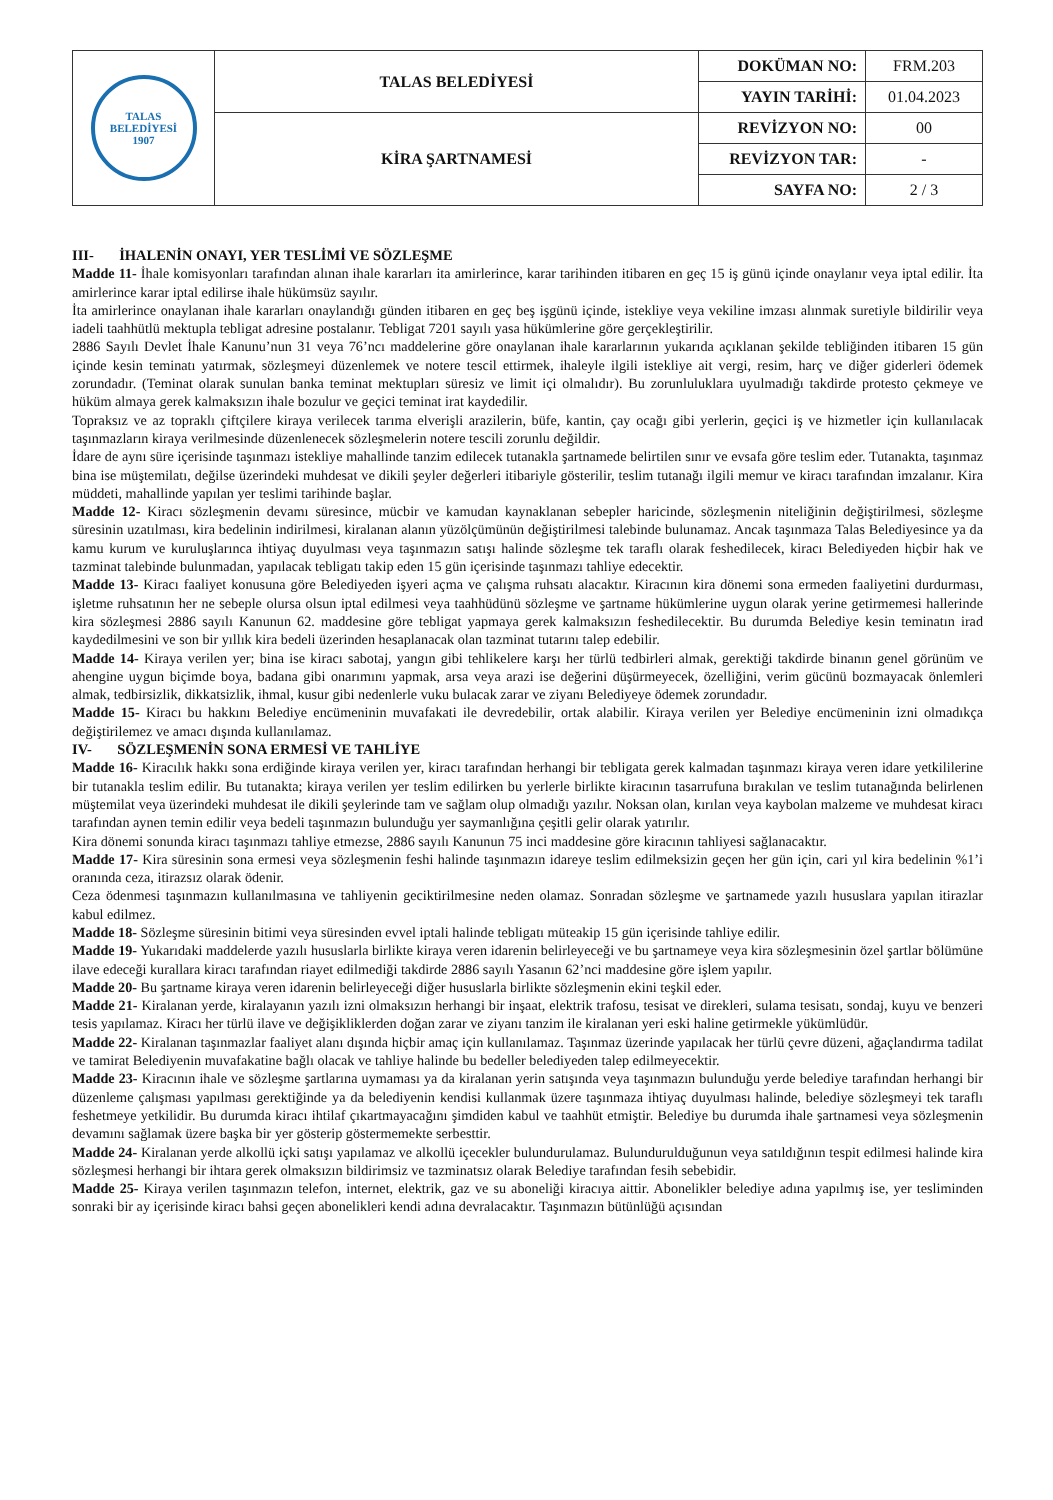| TALAS BELEDİYESİ 1907 | TALAS BELEDİYESİ | DOKÜMAN NO: | FRM.203 |
| | | YAYIN TARİHİ: | 01.04.2023 |
| | KİRA ŞARTNAMESİ | REVİZYON NO: | 00 |
| | | REVİZYON TAR: | - |
| | | SAYFA NO: | 2 / 3 |
III- İHALENİN ONAYI, YER TESLİMİ VE SÖZLEŞME
Madde 11- İhale komisyonları tarafından alınan ihale kararları ita amirlerince, karar tarihinden itibaren en geç 15 iş günü içinde onaylanır veya iptal edilir. İta amirlerince karar iptal edilirse ihale hükümsüz sayılır.
İta amirlerince onaylanan ihale kararları onaylandığı günden itibaren en geç beş işgünü içinde, istekliye veya vekiline imzası alınmak suretiyle bildirilir veya iadeli taahhütlü mektupla tebligat adresine postalanır. Tebligat 7201 sayılı yasa hükümlerine göre gerçekleştirilir.
2886 Sayılı Devlet İhale Kanunu’nun 31 veya 76’ncı maddelerine göre onaylanan ihale kararlarının yukarıda açıklanan şekilde tebliğinden itibaren 15 gün içinde kesin teminatı yatırmak, sözleşmeyi düzenlemek ve notere tescil ettirmek, ihaleyle ilgili istekliye ait vergi, resim, harç ve diğer giderleri ödemek zorundadır. (Teminat olarak sunulan banka teminat mektupları süresiz ve limit içi olmalıdır). Bu zorunluluklara uyulmadığı takdirde protesto çekmeye ve hüküm almaya gerek kalmaksızın ihale bozulur ve geçici teminat irat kaydedilir.
Topraksız ve az topraklı çiftçilere kiraya verilecek tarıma elverişli arazilerin, büfe, kantin, çay ocağı gibi yerlerin, geçici iş ve hizmetler için kullanılacak taşınmazların kiraya verilmesinde düzenlenecek sözleşmelerin notere tescili zorunlu değildir.
İdare de aynı süre içerisinde taşınmazı istekliye mahallinde tanzim edilecek tutanakla şartnamede belirtilen sınır ve evsafa göre teslim eder. Tutanakta, taşınmaz bina ise müştemilatı, değilse üzerindeki muhdesat ve dikili şeyler değerleri itibariyle gösterilir, teslim tutanağı ilgili memur ve kiracı tarafından imzalanır. Kira müddeti, mahallinde yapılan yer teslimi tarihinde başlar.
Madde 12- Kiracı sözleşmenin devamı süresince, mücbir ve kamudan kaynaklanan sebepler haricinde, sözleşmenin niteliğinin değiştirilmesi, sözleşme süresinin uzatılması, kira bedelinin indirilmesi, kiralanan alanın yüzölçümünün değiştirilmesi talebinde bulunamaz. Ancak taşınmaza Talas Belediyesince ya da kamu kurum ve kuruluşlarınca ihtiyaç duyulması veya taşınmazın satışı halinde sözleşme tek taraflı olarak feshedilecek, kiracı Belediyeden hiçbir hak ve tazminat talebinde bulunmadan, yapılacak tebligatı takip eden 15 gün içerisinde taşınmazı tahliye edecektir.
Madde 13- Kiracı faaliyet konusuna göre Belediyeden işyeri açma ve çalışma ruhsatı alacaktır. Kiracının kira dönemi sona ermeden faaliyetini durdurması, işletme ruhsatının her ne sebeple olursa olsun iptal edilmesi veya taahhüdünü sözleşme ve şartname hükümlerine uygun olarak yerine getirmemesi hallerinde kira sözleşmesi 2886 sayılı Kanunun 62. maddesine göre tebligat yapmaya gerek kalmaksızın feshedilecektir. Bu durumda Belediye kesin teminatın irad kaydedilmesini ve son bir yıllık kira bedeli üzerinden hesaplanacak olan tazminat tutarını talep edebilir.
Madde 14- Kiraya verilen yer; bina ise kiracı sabotaj, yangın gibi tehlikelere karşı her türlü tedbirleri almak, gerektiği takdirde binanın genel görünüm ve ahengine uygun biçimde boya, badana gibi onarımını yapmak, arsa veya arazi ise değerini düşürmeyecek, özelliğini, verim gücünü bozmayacak önlemleri almak, tedbirsizlik, dikkatsizlik, ihmal, kusur gibi nedenlerle vuku bulacak zarar ve ziyanı Belediyeye ödemek zorundadır.
Madde 15- Kiracı bu hakkını Belediye encümeninin muvafakati ile devredebilir, ortak alabilir. Kiraya verilen yer Belediye encümeninin izni olmadıkça değiştirilemez ve amacı dışında kullanılamaz.
IV- SÖZLEŞMENİN SONA ERMESİ VE TAHLİYE
Madde 16- Kiracılık hakkı sona erdiğinde kiraya verilen yer, kiracı tarafından herhangi bir tebligata gerek kalmadan taşınmazı kiraya veren idare yetkililerine bir tutanakla teslim edilir. Bu tutanakta; kiraya verilen yer teslim edilirken bu yerlerle birlikte kiracının tasarrufuna bırakılan ve teslim tutanağında belirlenen müştemilat veya üzerindeki muhdesat ile dikili şeylerinde tam ve sağlam olup olmadığı yazılır. Noksan olan, kırılan veya kaybolan malzeme ve muhdesat kiracı tarafından aynen temin edilir veya bedeli taşınmazın bulunduğu yer saymanlığına çeşitli gelir olarak yatırılır.
Kira dönemi sonunda kiracı taşınmazı tahliye etmezse, 2886 sayılı Kanunun 75 inci maddesine göre kiracının tahliyesi sağlanacaktır.
Madde 17- Kira süresinin sona ermesi veya sözleşmenin feshi halinde taşınmazın idareye teslim edilmeksizin geçen her gün için, cari yıl kira bedelinin %1’i oranında ceza, itirazsız olarak ödenir.
Ceza ödenmesi taşınmazın kullanılmasına ve tahliyenin geciktirilmesine neden olamaz. Sonradan sözleşme ve şartnamede yazılı hususlara yapılan itirazlar kabul edilmez.
Madde 18- Sözleşme süresinin bitimi veya süresinden evvel iptali halinde tebligatı müteakip 15 gün içerisinde tahliye edilir.
Madde 19- Yukarıdaki maddelerde yazılı hususlarla birlikte kiraya veren idarenin belirleyeceği ve bu şartnameye veya kira sözleşmesinin özel şartlar bölümüne ilave edeceği kurallara kiracı tarafından riayet edilmediği takdirde 2886 sayılı Yasanın 62’nci maddesine göre işlem yapılır.
Madde 20- Bu şartname kiraya veren idarenin belirleyeceği diğer hususlarla birlikte sözleşmenin ekini teşkil eder.
Madde 21- Kiralanan yerde, kiralayanın yazılı izni olmaksızın herhangi bir inşaat, elektrik trafosu, tesisat ve direkleri, sulama tesisatı, sondaj, kuyu ve benzeri tesis yapılamaz. Kiracı her türlü ilave ve değişikliklerden doğan zarar ve ziyanı tanzim ile kiralanan yeri eski haline getirmekle yükümlüdür.
Madde 22- Kiralanan taşınmazlar faaliyet alanı dışında hiçbir amaç için kullanılamaz. Taşınmaz üzerinde yapılacak her türlü çevre düzeni, ağaçlandırma tadilat ve tamirat Belediyenin muvafakatine bağlı olacak ve tahliye halinde bu bedeller belediyeden talep edilmeyecektir.
Madde 23- Kiracının ihale ve sözleşme şartlarına uymaması ya da kiralanan yerin satışında veya taşınmazın bulunduğu yerde belediye tarafından herhangi bir düzenleme çalışması yapılması gerektiğinde ya da belediyenin kendisi kullanmak üzere taşınmaza ihtiyaç duyulması halinde, belediye sözleşmeyi tek taraflı feshetmeye yetkilidir. Bu durumda kiracı ihtilaf çıkartmayacağını şimdiden kabul ve taahhüt etmiştir. Belediye bu durumda ihale şartnamesi veya sözleşmenin devamını sağlamak üzere başka bir yer gösterip göstermemekte serbesttir.
Madde 24- Kiralanan yerde alkollü içki satışı yapılamaz ve alkollü içecekler bulundurulamaz. Bulundurulduğunun veya satıldığının tespit edilmesi halinde kira sözleşmesi herhangi bir ihtara gerek olmaksızın bildirimsiz ve tazminatsız olarak Belediye tarafından fesih sebebidir.
Madde 25- Kiraya verilen taşınmazın telefon, internet, elektrik, gaz ve su aboneliği kiracıya aittir. Abonelikler belediye adına yapılmış ise, yer tesliminden sonraki bir ay içerisinde kiracı bahsi geçen abonelikleri kendi adına devralacaktır. Taşınmazın bütünlüğü açısından